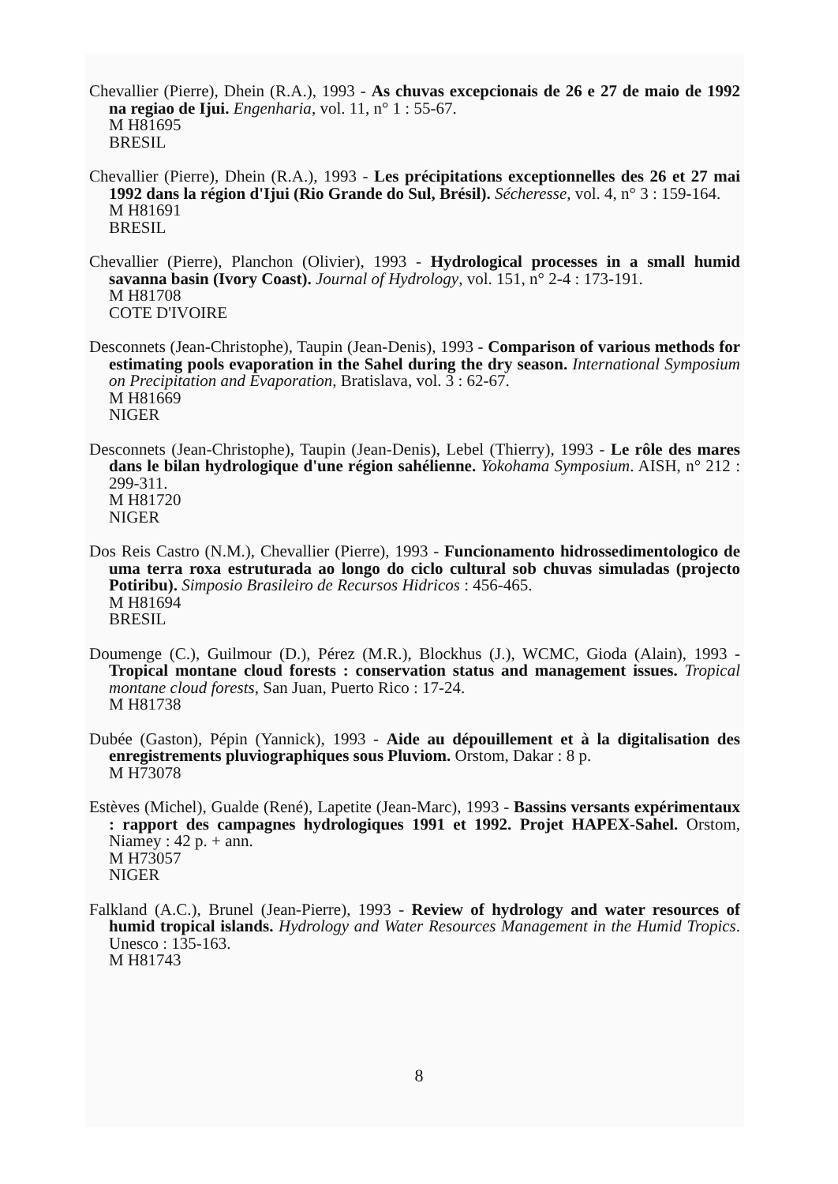Chevallier (Pierre), Dhein (R.A.), 1993 - As chuvas excepcionais de 26 e 27 de maio de 1992 na regiao de Ijui. Engenharia, vol. 11, n° 1 : 55-67.
M H81695
BRESIL
Chevallier (Pierre), Dhein (R.A.), 1993 - Les précipitations exceptionnelles des 26 et 27 mai 1992 dans la région d'Ijui (Rio Grande do Sul, Brésil). Sécheresse, vol. 4, n° 3 : 159-164.
M H81691
BRESIL
Chevallier (Pierre), Planchon (Olivier), 1993 - Hydrological processes in a small humid savanna basin (Ivory Coast). Journal of Hydrology, vol. 151, n° 2-4 : 173-191.
M H81708
COTE D'IVOIRE
Desconnets (Jean-Christophe), Taupin (Jean-Denis), 1993 - Comparison of various methods for estimating pools evaporation in the Sahel during the dry season. International Symposium on Precipitation and Evaporation, Bratislava, vol. 3 : 62-67.
M H81669
NIGER
Desconnets (Jean-Christophe), Taupin (Jean-Denis), Lebel (Thierry), 1993 - Le rôle des mares dans le bilan hydrologique d'une région sahélienne. Yokohama Symposium. AISH, n° 212 : 299-311.
M H81720
NIGER
Dos Reis Castro (N.M.), Chevallier (Pierre), 1993 - Funcionamento hidrossedimentologico de uma terra roxa estruturada ao longo do ciclo cultural sob chuvas simuladas (projecto Potiribu). Simposio Brasileiro de Recursos Hidricos : 456-465.
M H81694
BRESIL
Doumenge (C.), Guilmour (D.), Pérez (M.R.), Blockhus (J.), WCMC, Gioda (Alain), 1993 - Tropical montane cloud forests : conservation status and management issues. Tropical montane cloud forests, San Juan, Puerto Rico : 17-24.
M H81738
Dubée (Gaston), Pépin (Yannick), 1993 - Aide au dépouillement et à la digitalisation des enregistrements pluviographiques sous Pluviom. Orstom, Dakar : 8 p.
M H73078
Estèves (Michel), Gualde (René), Lapetite (Jean-Marc), 1993 - Bassins versants expérimentaux : rapport des campagnes hydrologiques 1991 et 1992. Projet HAPEX-Sahel. Orstom, Niamey : 42 p. + ann.
M H73057
NIGER
Falkland (A.C.), Brunel (Jean-Pierre), 1993 - Review of hydrology and water resources of humid tropical islands. Hydrology and Water Resources Management in the Humid Tropics. Unesco : 135-163.
M H81743
8